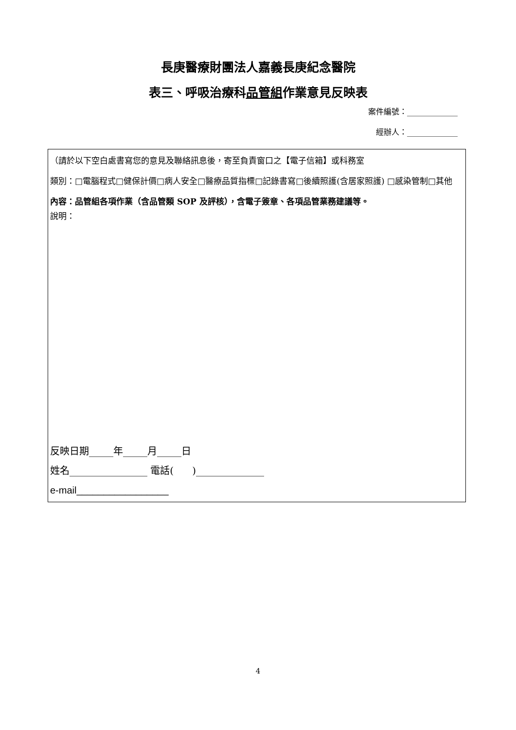長庚醫療財團法人嘉義長庚紀念醫院
表三、呼吸治療科品管組作業意見反映表
案件編號：_____________
經辦人：_____________
（請於以下空白處書寫您的意見及聯絡訊息後，寄至負責窗口之【電子信箱】或科務室
類別：□電腦程式□健保計價□病人安全□醫療品質指標□記錄書寫□後續照護(含居家照護) □感染管制□其他
內容：品管組各項作業（含品管類 SOP 及評核），含電子簽章、各項品管業務建議等。
說明：
反映日期_____年_____月_____日
姓名________________ 電話( )______________
e-mail_________________
4